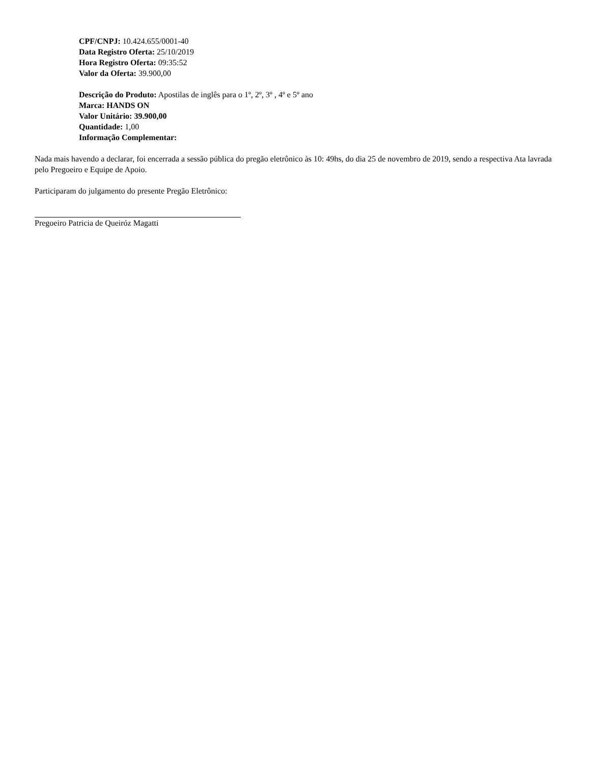CPF/CNPJ: 10.424.655/0001-40
Data Registro Oferta: 25/10/2019
Hora Registro Oferta: 09:35:52
Valor da Oferta: 39.900,00
Descrição do Produto: Apostilas de inglês para o 1º, 2º, 3º , 4º e 5º ano
Marca: HANDS ON
Valor Unitário: 39.900,00
Quantidade: 1,00
Informação Complementar:
Nada mais havendo a declarar, foi encerrada a sessão pública do pregão eletrônico às 10: 49hs, do dia 25 de novembro de 2019, sendo a respectiva Ata lavrada pelo Pregoeiro e Equipe de Apoio.
Participaram do julgamento do presente Pregão Eletrônico:
Pregoeiro Patricia de Queiróz Magatti